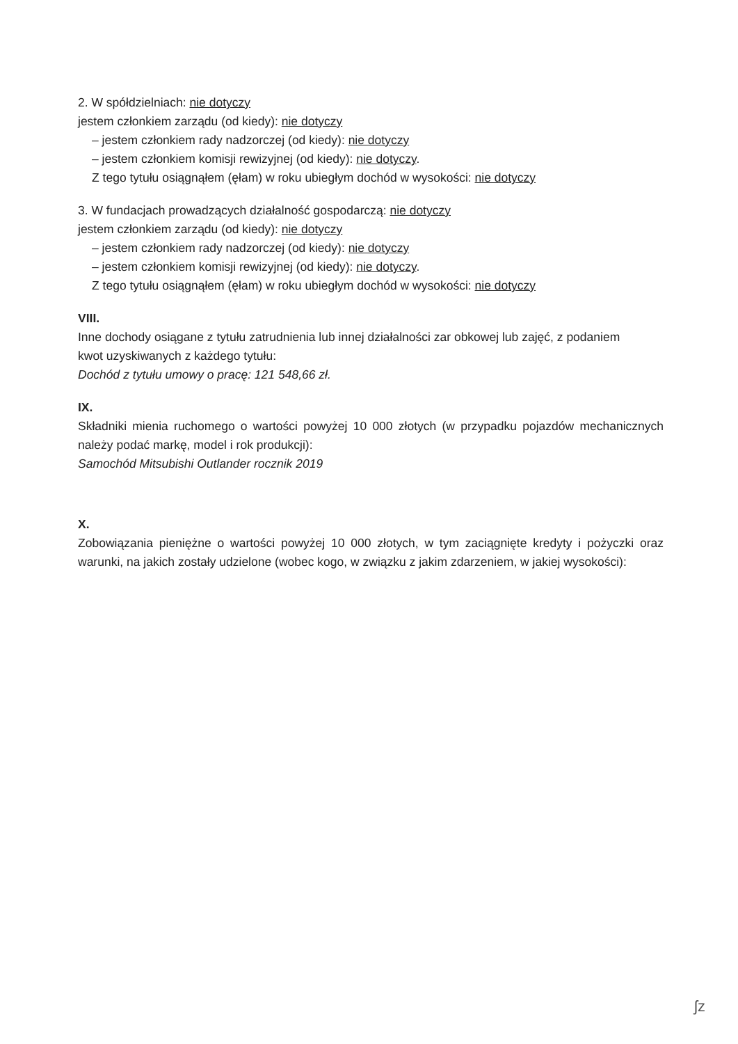2. W spółdzielniach: nie dotyczy
jestem członkiem zarządu (od kiedy): nie dotyczy
– jestem członkiem rady nadzorczej (od kiedy): nie dotyczy
– jestem członkiem komisji rewizyjnej (od kiedy): nie dotyczy.
Z tego tytułu osiągnąłem (ęłam) w roku ubiegłym dochód w wysokości: nie dotyczy
3. W fundacjach prowadzących działalność gospodarczą: nie dotyczy
jestem członkiem zarządu (od kiedy): nie dotyczy
– jestem członkiem rady nadzorczej (od kiedy): nie dotyczy
– jestem członkiem komisji rewizyjnej (od kiedy): nie dotyczy.
Z tego tytułu osiągnąłem (ęłam) w roku ubiegłym dochód w wysokości: nie dotyczy
VIII.
Inne dochody osiągane z tytułu zatrudnienia lub innej działalności zar obkowej lub zajęć, z podaniem
kwot uzyskiwanych z każdego tytułu:
Dochód z tytułu umowy o pracę: 121 548,66 zł.
IX.
Składniki mienia ruchomego o wartości powyżej 10 000 złotych (w przypadku pojazdów mechanicznych należy podać markę, model i rok produkcji):
Samochód Mitsubishi Outlander rocznik 2019
X.
Zobowiązania pieniężne o wartości powyżej 10 000 złotych, w tym zaciągnięte kredyty i pożyczki oraz warunki, na jakich zostały udzielone (wobec kogo, w związku z jakim zdarzeniem, w jakiej wysokości):
ʃz